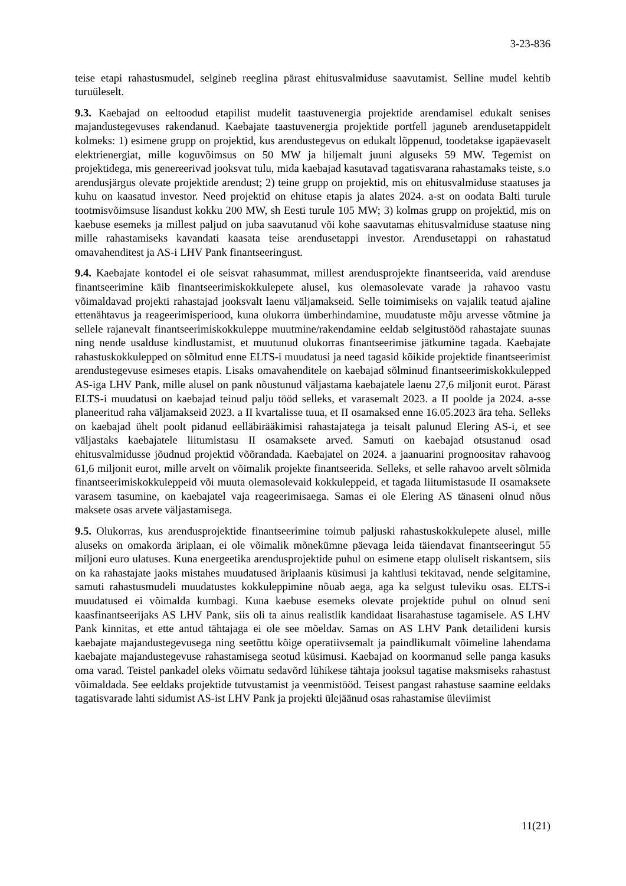3-23-836
teise etapi rahastusmudel, selgineb reeglina pärast ehitusvalmiduse saavutamist. Selline mudel kehtib turuüleselt.
9.3. Kaebajad on eeltoodud etapilist mudelit taastuvenergia projektide arendamisel edukalt senises majandustegevuses rakendanud. Kaebajate taastuvenergia projektide portfell jaguneb arendusetappidelt kolmeks: 1) esimene grupp on projektid, kus arendustegevus on edukalt lõppenud, toodetakse igapäevaselt elektrienergiat, mille koguvõimsus on 50 MW ja hiljemalt juuni alguseks 59 MW. Tegemist on projektidega, mis genereerivad jooksvat tulu, mida kaebajad kasutavad tagatisvarana rahastamaks teiste, s.o arendusjärgus olevate projektide arendust; 2) teine grupp on projektid, mis on ehitusvalmiduse staatuses ja kuhu on kaasatud investor. Need projektid on ehituse etapis ja alates 2024. a-st on oodata Balti turule tootmisvõimsuse lisandust kokku 200 MW, sh Eesti turule 105 MW; 3) kolmas grupp on projektid, mis on kaebuse esemeks ja millest paljud on juba saavutanud või kohe saavutamas ehitusvalmiduse staatuse ning mille rahastamiseks kavandati kaasata teise arendusetappi investor. Arendusetappi on rahastatud omavahenditest ja AS-i LHV Pank finantseeringust.
9.4. Kaebajate kontodel ei ole seisvat rahasummat, millest arendusprojekte finantseerida, vaid arenduse finantseerimine käib finantseerimiskokkulepete alusel, kus olemasolevate varade ja rahavoo vastu võimaldavad projekti rahastajad jooksvalt laenu väljamakseid. Selle toimimiseks on vajalik teatud ajaline ettenähtavus ja reageerimisperiood, kuna olukorra ümberhindamine, muudatuste mõju arvesse võtmine ja sellele rajanevalt finantseerimiskokkuleppe muutmine/rakendamine eeldab selgitustööd rahastajate suunas ning nende usalduse kindlustamist, et muutunud olukorras finantseerimise jätkumine tagada. Kaebajate rahastuskokkulepped on sõlmitud enne ELTS-i muudatusi ja need tagasid kõikide projektide finantseerimist arendustegevuse esimeses etapis. Lisaks omavahenditele on kaebajad sõlminud finantseerimiskokkulepped AS-iga LHV Pank, mille alusel on pank nõustunud väljastama kaebajatele laenu 27,6 miljonit eurot. Pärast ELTS-i muudatusi on kaebajad teinud palju tööd selleks, et varasemalt 2023. a II poolde ja 2024. a-sse planeeritud raha väljamakseid 2023. a II kvartalisse tuua, et II osamaksed enne 16.05.2023 ära teha. Selleks on kaebajad ühelt poolt pidanud eelläbirääkimisi rahastajatega ja teisalt palunud Elering AS-i, et see väljastaks kaebajatele liitumistasu II osamaksete arved. Samuti on kaebajad otsustanud osad ehitusvalmidusse jõudnud projektid võõrandada. Kaebajatel on 2024. a jaanuarini prognoositav rahavoog 61,6 miljonit eurot, mille arvelt on võimalik projekte finantseerida. Selleks, et selle rahavoo arvelt sõlmida finantseerimiskokkuleppeid või muuta olemasolevaid kokkuleppeid, et tagada liitumistasude II osamaksete varasem tasumine, on kaebajatel vaja reageerimisaega. Samas ei ole Elering AS tänaseni olnud nõus maksete osas arvete väljastamisega.
9.5. Olukorras, kus arendusprojektide finantseerimine toimub paljuski rahastuskokkulepete alusel, mille aluseks on omakorda äriplaan, ei ole võimalik mõnekümne päevaga leida täiendavat finantseeringut 55 miljoni euro ulatuses. Kuna energeetika arendusprojektide puhul on esimene etapp oluliselt riskantsem, siis on ka rahastajate jaoks mistahes muudatused äriplaanis küsimusi ja kahtlusi tekitavad, nende selgitamine, samuti rahastusmudeli muudatustes kokkuleppimine nõuab aega, aga ka selgust tuleviku osas. ELTS-i muudatused ei võimalda kumbagi. Kuna kaebuse esemeks olevate projektide puhul on olnud seni kaasfinantseerijaks AS LHV Pank, siis oli ta ainus realistlik kandidaat lisarahastuse tagamisele. AS LHV Pank kinnitas, et ette antud tähtajaga ei ole see mõeldav. Samas on AS LHV Pank detailideni kursis kaebajate majandustegevusega ning seetõttu kõige operatiivsemalt ja paindlikumalt võimeline lahendama kaebajate majandustegevuse rahastamisega seotud küsimusi. Kaebajad on koormanud selle panga kasuks oma varad. Teistel pankadel oleks võimatu sedavõrd lühikese tähtaja jooksul tagatise maksmiseks rahastust võimaldada. See eeldaks projektide tutvustamist ja veenmistööd. Teisest pangast rahastuse saamine eeldaks tagatisvarade lahti sidumist AS-ist LHV Pank ja projekti ülejäänud osas rahastamise üleviimist
11(21)